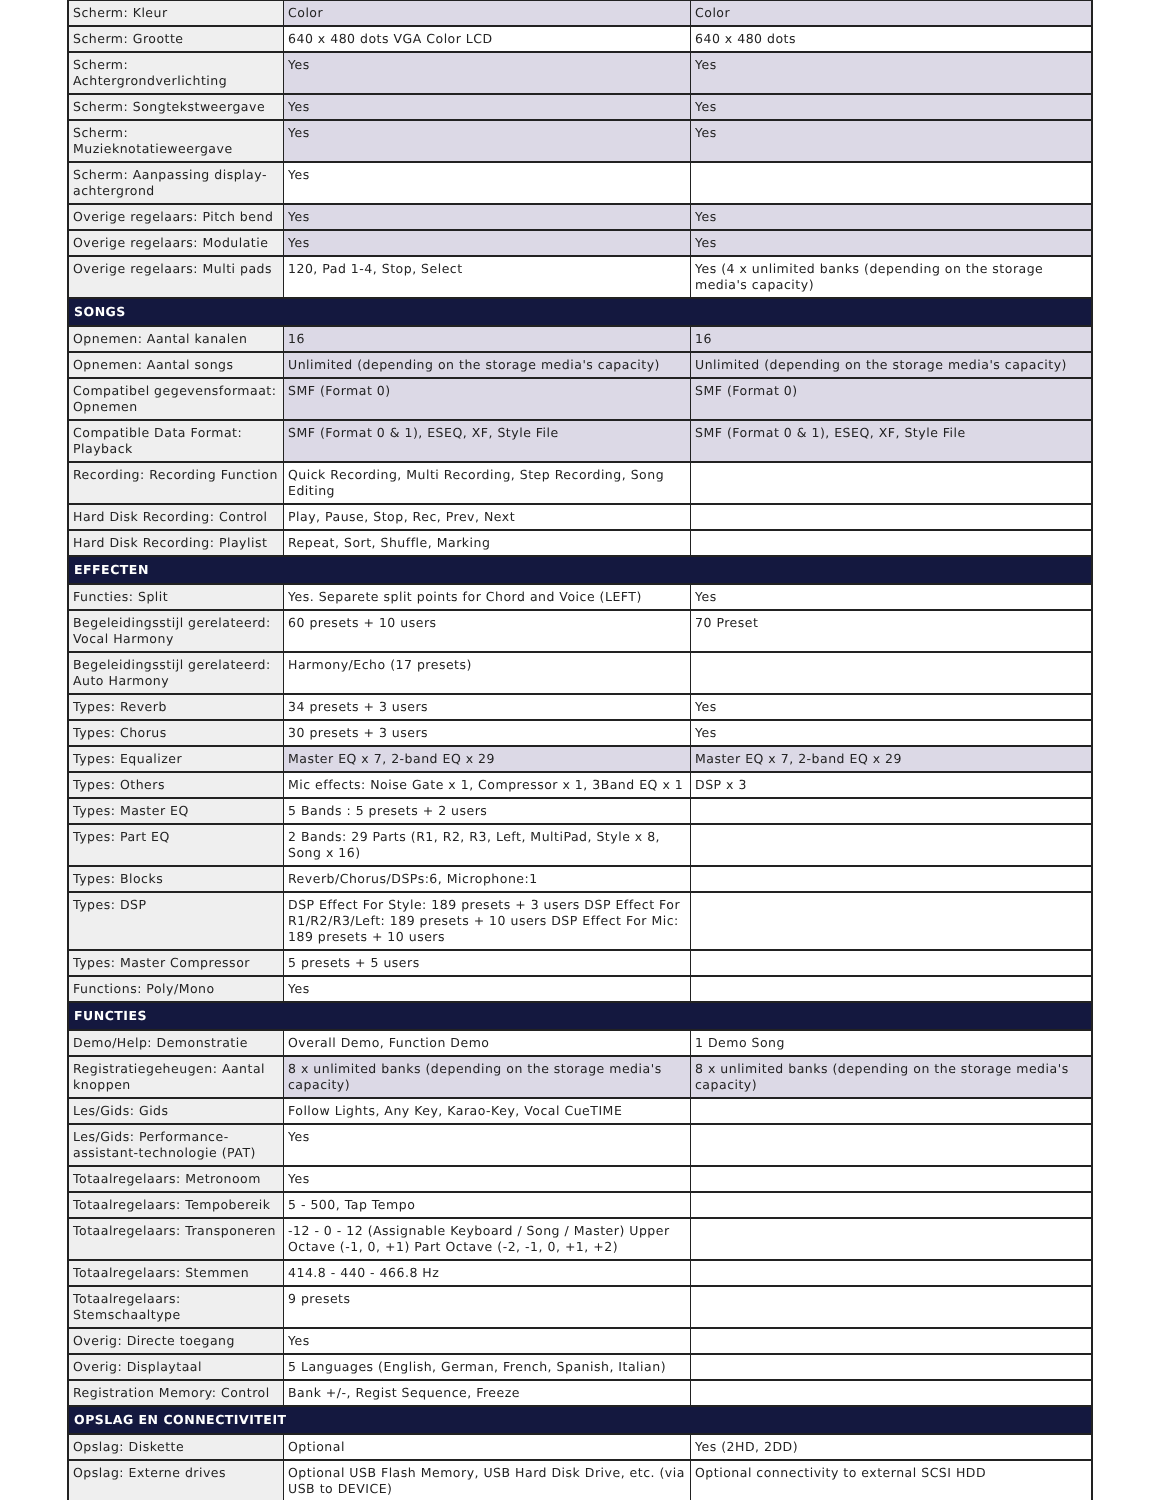| Scherm: Kleur | Color | Color |
| Scherm: Grootte | 640 x 480 dots VGA Color LCD | 640 x 480 dots |
| Scherm: Achtergrondverlichting | Yes | Yes |
| Scherm: Songtekstweergave | Yes | Yes |
| Scherm: Muzieknotatieweergave | Yes | Yes |
| Scherm: Aanpassing display-achtergrond | Yes | |
| Overige regelaars: Pitch bend | Yes | Yes |
| Overige regelaars: Modulatie | Yes | Yes |
| Overige regelaars: Multi pads | 120, Pad 1-4, Stop, Select | Yes (4 x unlimited banks (depending on the storage media's capacity) |
| SONGS | | |
| Opnemen: Aantal kanalen | 16 | 16 |
| Opnemen: Aantal songs | Unlimited (depending on the storage media's capacity) | Unlimited (depending on the storage media's capacity) |
| Compatibel gegevensformaat: Opnemen | SMF (Format 0) | SMF (Format 0) |
| Compatible Data Format: Playback | SMF (Format 0 & 1), ESEQ, XF, Style File | SMF (Format 0 & 1), ESEQ, XF, Style File |
| Recording: Recording Function | Quick Recording, Multi Recording, Step Recording, Song Editing | |
| Hard Disk Recording: Control | Play, Pause, Stop, Rec, Prev, Next | |
| Hard Disk Recording: Playlist | Repeat, Sort, Shuffle, Marking | |
| EFFECTEN | | |
| Functies: Split | Yes. Separete split points for Chord and Voice (LEFT) | Yes |
| Begeleidingsstijl gerelateerd: Vocal Harmony | 60 presets + 10 users | 70 Preset |
| Begeleidingsstijl gerelateerd: Auto Harmony | Harmony/Echo (17 presets) | |
| Types: Reverb | 34 presets + 3 users | Yes |
| Types: Chorus | 30 presets + 3 users | Yes |
| Types: Equalizer | Master EQ x 7, 2-band EQ x 29 | Master EQ x 7, 2-band EQ x 29 |
| Types: Others | Mic effects: Noise Gate x 1, Compressor x 1, 3Band EQ x 1 | DSP x 3 |
| Types: Master EQ | 5 Bands : 5 presets + 2 users | |
| Types: Part EQ | 2 Bands: 29 Parts (R1, R2, R3, Left, MultiPad, Style x 8, Song x 16) | |
| Types: Blocks | Reverb/Chorus/DSPs:6, Microphone:1 | |
| Types: DSP | DSP Effect For Style: 189 presets + 3 users DSP Effect For R1/R2/R3/Left: 189 presets + 10 users DSP Effect For Mic: 189 presets + 10 users | |
| Types: Master Compressor | 5 presets + 5 users | |
| Functions: Poly/Mono | Yes | |
| FUNCTIES | | |
| Demo/Help: Demonstratie | Overall Demo, Function Demo | 1 Demo Song |
| Registratiegeheugen: Aantal knoppen | 8 x unlimited banks (depending on the storage media's capacity) | 8 x unlimited banks (depending on the storage media's capacity) |
| Les/Gids: Gids | Follow Lights, Any Key, Karao-Key, Vocal CueTIME | |
| Les/Gids: Performance-assistant-technologie (PAT) | Yes | |
| Totaalregelaars: Metronoom | Yes | |
| Totaalregelaars: Tempobereik | 5 - 500, Tap Tempo | |
| Totaalregelaars: Transponeren | -12 - 0 - 12 (Assignable Keyboard / Song / Master) Upper Octave (-1, 0, +1) Part Octave (-2, -1, 0, +1, +2) | |
| Totaalregelaars: Stemmen | 414.8 - 440 - 466.8 Hz | |
| Totaalregelaars: Stemschaaltype | 9 presets | |
| Overig: Directe toegang | Yes | |
| Overig: Displaytaal | 5 Languages (English, German, French, Spanish, Italian) | |
| Registration Memory: Control | Bank +/-, Regist Sequence, Freeze | |
| OPSLAG EN CONNECTIVITEIT | | |
| Opslag: Diskette | Optional | Yes (2HD, 2DD) |
| Opslag: Externe drives | Optional USB Flash Memory, USB Hard Disk Drive, etc. (via USB to DEVICE) | Optional connectivity to external SCSI HDD |